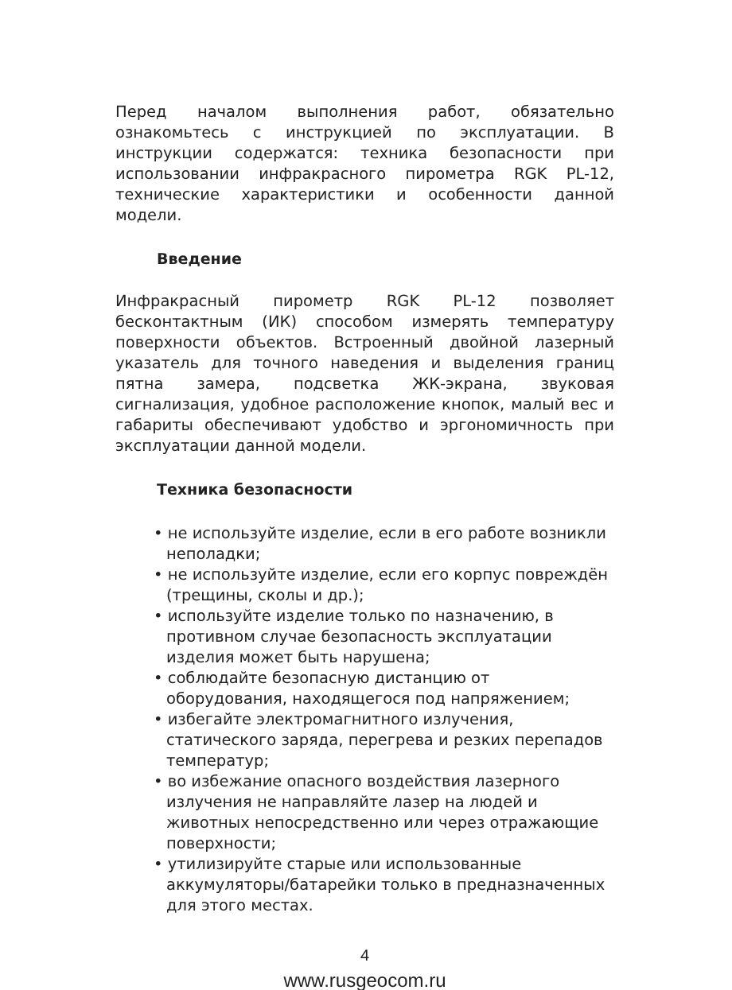Перед началом выполнения работ, обязательно ознакомьтесь с инструкцией по эксплуатации. В инструкции содержатся: техника безопасности при использовании инфракрасного пирометра RGK PL-12, технические характеристики и особенности данной модели.
Введение
Инфракрасный пирометр RGK PL-12 позволяет бесконтактным (ИК) способом измерять температуру поверхности объектов. Встроенный двойной лазерный указатель для точного наведения и выделения границ пятна замера, подсветка ЖК-экрана, звуковая сигнализация, удобное расположение кнопок, малый вес и габариты обеспечивают удобство и эргономичность при эксплуатации данной модели.
Техника безопасности
• не используйте изделие, если в его работе возникли неполадки;
• не используйте изделие, если его корпус повреждён (трещины, сколы и др.);
• используйте изделие только по назначению, в противном случае безопасность эксплуатации изделия может быть нарушена;
• соблюдайте безопасную дистанцию от оборудования, находящегося под напряжением;
• избегайте электромагнитного излучения, статического заряда, перегрева и резких перепадов температур;
• во избежание опасного воздействия лазерного излучения не направляйте лазер на людей и животных непосредственно или через отражающие поверхности;
• утилизируйте старые или использованные аккумуляторы/батарейки только в предназначенных для этого местах.
4
www.rusgeocom.ru